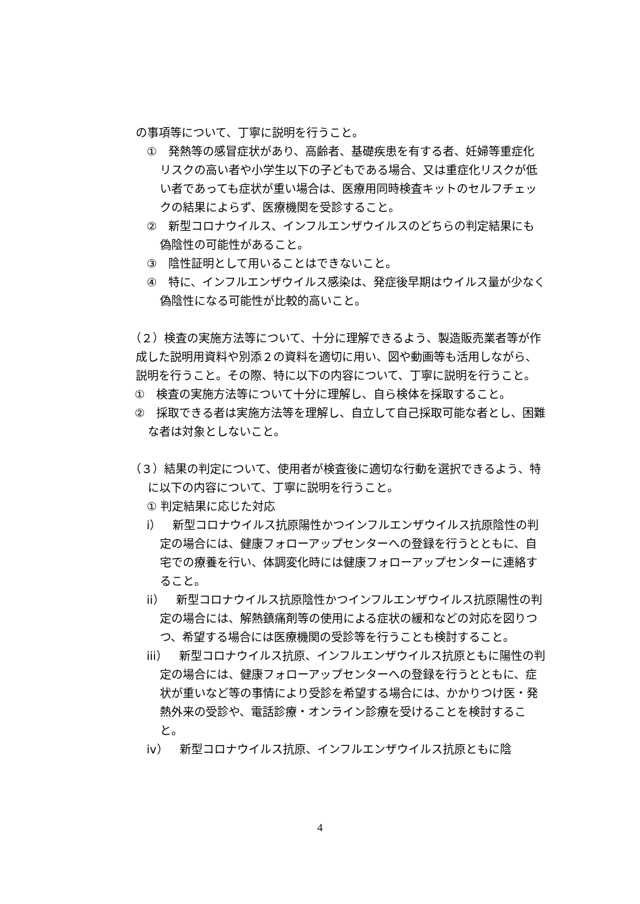の事項等について、丁寧に説明を行うこと。
①　発熱等の感冒症状があり、高齢者、基礎疾患を有する者、妊婦等重症化リスクの高い者や小学生以下の子どもである場合、又は重症化リスクが低い者であっても症状が重い場合は、医療用同時検査キットのセルフチェックの結果によらず、医療機関を受診すること。
②　新型コロナウイルス、インフルエンザウイルスのどちらの判定結果にも偽陰性の可能性があること。
③　陰性証明として用いることはできないこと。
④　特に、インフルエンザウイルス感染は、発症後早期はウイルス量が少なく偽陰性になる可能性が比較的高いこと。
（２）検査の実施方法等について、十分に理解できるよう、製造販売業者等が作成した説明用資料や別添２の資料を適切に用い、図や動画等も活用しながら、説明を行うこと。その際、特に以下の内容について、丁寧に説明を行うこと。
①　検査の実施方法等について十分に理解し、自ら検体を採取すること。
②　採取できる者は実施方法等を理解し、自立して自己採取可能な者とし、困難な者は対象としないこと。
（３）結果の判定について、使用者が検査後に適切な行動を選択できるよう、特に以下の内容について、丁寧に説明を行うこと。
① 判定結果に応じた対応
i）　新型コロナウイルス抗原陽性かつインフルエンザウイルス抗原陰性の判定の場合には、健康フォローアップセンターへの登録を行うとともに、自宅での療養を行い、体調変化時には健康フォローアップセンターに連絡すること。
ii）　新型コロナウイルス抗原陰性かつインフルエンザウイルス抗原陽性の判定の場合には、解熱鎮痛剤等の使用による症状の緩和などの対応を図りつつ、希望する場合には医療機関の受診等を行うことも検討すること。
iii）　新型コロナウイルス抗原、インフルエンザウイルス抗原ともに陽性の判定の場合には、健康フォローアップセンターへの登録を行うとともに、症状が重いなど等の事情により受診を希望する場合には、かかりつけ医・発熱外来の受診や、電話診療・オンライン診療を受けることを検討すること。
iv）　新型コロナウイルス抗原、インフルエンザウイルス抗原ともに陰
4